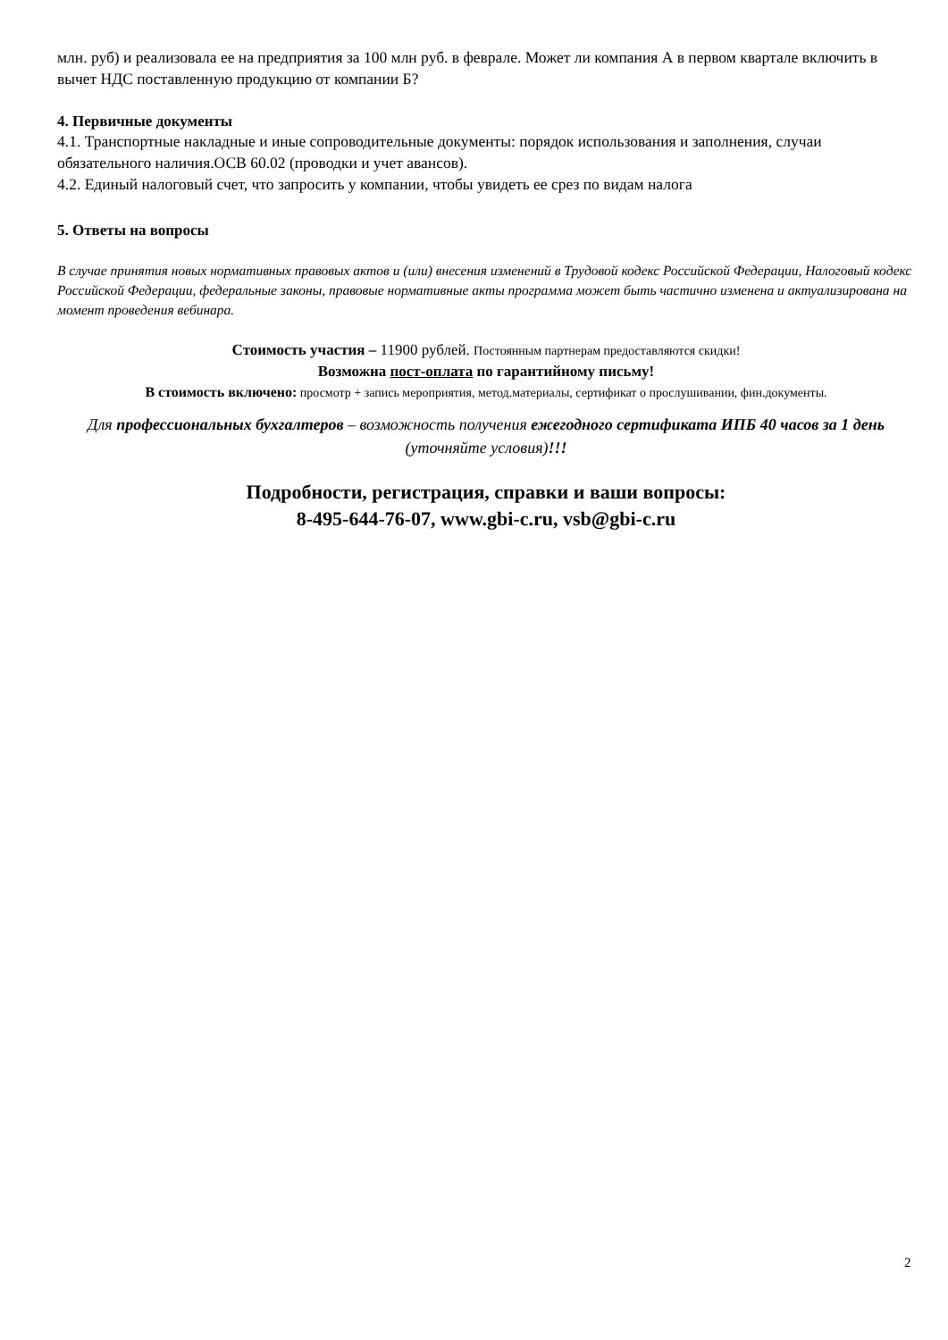млн. руб) и реализовала ее на предприятия за 100 млн руб. в феврале. Может ли компания А в первом квартале включить в вычет НДС поставленную продукцию от компании Б?
4. Первичные документы
4.1. Транспортные накладные и иные сопроводительные документы: порядок использования и заполнения, случаи обязательного наличия.ОСВ 60.02 (проводки и учет авансов).
4.2. Единый налоговый счет, что запросить у компании, чтобы увидеть ее срез по видам налога
5. Ответы на вопросы
В случае принятия новых нормативных правовых актов и (или) внесения изменений в Трудовой кодекс Российской Федерации, Налоговый кодекс Российской Федерации, федеральные законы, правовые нормативные акты программа может быть частично изменена и актуализирована на момент проведения вебинара.
Стоимость участия – 11900 рублей. Постоянным партнерам предоставляются скидки!
Возможна пост-оплата по гарантийному письму!
В стоимость включено: просмотр + запись мероприятия, метод.материалы, сертификат о прослушивании, фин.документы.
Для профессиональных бухгалтеров – возможность получения ежегодного сертификата ИПБ 40 часов за 1 день (уточняйте условия)!!!
Подробности, регистрация, справки и ваши вопросы:
8-495-644-76-07, www.gbi-c.ru, vsb@gbi-c.ru
2